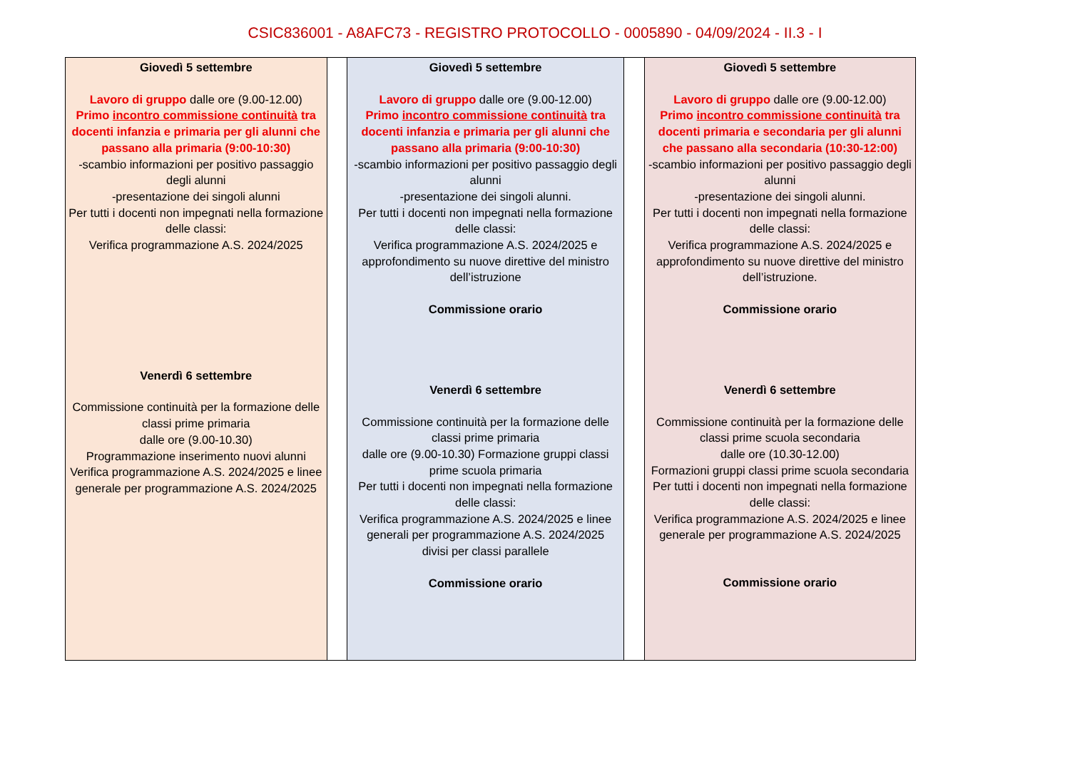CSIC836001 - A8AFC73 - REGISTRO PROTOCOLLO - 0005890 - 04/09/2024 - II.3 - I
| Giovedì 5 settembre Lavoro di gruppo dalle ore (9.00-12.00) Primo incontro commissione continuità tra docenti infanzia e primaria per gli alunni che passano alla primaria (9:00-10:30) -scambio informazioni per positivo passaggio degli alunni -presentazione dei singoli alunni Per tutti i docenti non impegnati nella formazione delle classi: Verifica programmazione A.S. 2024/2025 Venerdì 6 settembre Commissione continuità per la formazione delle classi prime primaria dalle ore (9.00-10.30) Programmazione inserimento nuovi alunni Verifica programmazione A.S. 2024/2025 e linee generale per programmazione A.S. 2024/2025 | | Giovedì 5 settembre Lavoro di gruppo dalle ore (9.00-12.00) Primo incontro commissione continuità tra docenti infanzia e primaria per gli alunni che passano alla primaria (9:00-10:30) -scambio informazioni per positivo passaggio degli alunni -presentazione dei singoli alunni. Per tutti i docenti non impegnati nella formazione delle classi: Verifica programmazione A.S. 2024/2025 e approfondimento su nuove direttive del ministro dell’istruzione Commissione orario Venerdì 6 settembre Commissione continuità per la formazione delle classi prime primaria dalle ore (9.00-10.30) Formazione gruppi classi prime scuola primaria Per tutti i docenti non impegnati nella formazione delle classi: Verifica programmazione A.S. 2024/2025 e linee generali per programmazione A.S. 2024/2025 divisi per classi parallele Commissione orario | | Giovedì 5 settembre Lavoro di gruppo dalle ore (9.00-12.00) Primo incontro commissione continuità tra docenti primaria e secondaria per gli alunni che passano alla secondaria (10:30-12:00) -scambio informazioni per positivo passaggio degli alunni -presentazione dei singoli alunni. Per tutti i docenti non impegnati nella formazione delle classi: Verifica programmazione A.S. 2024/2025 e approfondimento su nuove direttive del ministro dell’istruzione. Commissione orario Venerdì 6 settembre Commissione continuità per la formazione delle classi prime scuola secondaria dalle ore (10.30-12.00) Formazioni gruppi classi prime scuola secondaria Per tutti i docenti non impegnati nella formazione delle classi: Verifica programmazione A.S. 2024/2025 e linee generale per programmazione A.S. 2024/2025 Commissione orario |